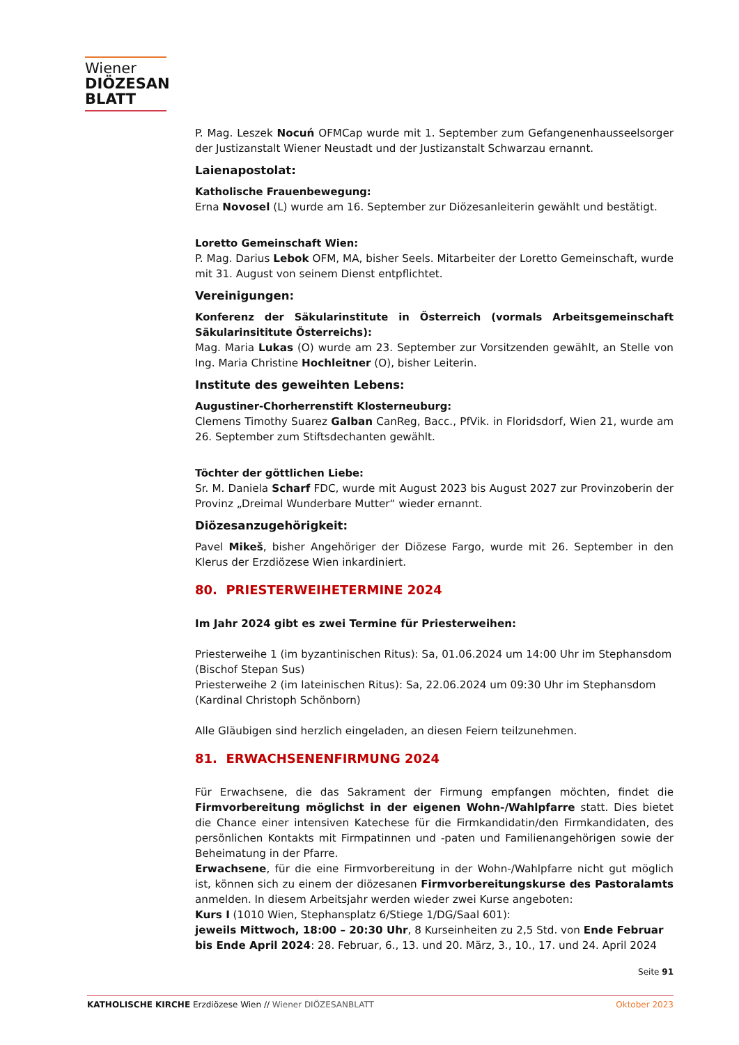Wiener
DIÖZESAN
BLATT
P. Mag. Leszek Nocuń OFMCap wurde mit 1. September zum Gefangenenhausseelsorger der Justizanstalt Wiener Neustadt und der Justizanstalt Schwarzau ernannt.
Laienapostolat:
Katholische Frauenbewegung:
Erna Novosel (L) wurde am 16. September zur Diözesanleiterin gewählt und bestätigt.
Loretto Gemeinschaft Wien:
P. Mag. Darius Lebok OFM, MA, bisher Seels. Mitarbeiter der Loretto Gemeinschaft, wurde mit 31. August von seinem Dienst entpflichtet.
Vereinigungen:
Konferenz der Säkularinstitute in Österreich (vormals Arbeitsgemeinschaft Säkularinsititute Österreichs):
Mag. Maria Lukas (O) wurde am 23. September zur Vorsitzenden gewählt, an Stelle von Ing. Maria Christine Hochleitner (O), bisher Leiterin.
Institute des geweihten Lebens:
Augustiner-Chorherrenstift Klosterneuburg:
Clemens Timothy Suarez Galban CanReg, Bacc., PfVik. in Floridsdorf, Wien 21, wurde am 26. September zum Stiftsdechanten gewählt.
Töchter der göttlichen Liebe:
Sr. M. Daniela Scharf FDC, wurde mit August 2023 bis August 2027 zur Provinzoberin der Provinz „Dreimal Wunderbare Mutter“ wieder ernannt.
Diözesanzugehörigkeit:
Pavel Mikeš, bisher Angehöriger der Diözese Fargo, wurde mit 26. September in den Klerus der Erzdiözese Wien inkardiniert.
80. PRIESTERWEIHETERMINE 2024
Im Jahr 2024 gibt es zwei Termine für Priesterweihen:
Priesterweihe 1 (im byzantinischen Ritus): Sa, 01.06.2024 um 14:00 Uhr im Stephansdom
(Bischof Stepan Sus)
Priesterweihe 2 (im lateinischen Ritus): Sa, 22.06.2024 um 09:30 Uhr im Stephansdom
(Kardinal Christoph Schönborn)
Alle Gläubigen sind herzlich eingeladen, an diesen Feiern teilzunehmen.
81. ERWACHSENENFIRMUNG 2024
Für Erwachsene, die das Sakrament der Firmung empfangen möchten, findet die Firmvorbereitung möglichst in der eigenen Wohn-/Wahlpfarre statt. Dies bietet die Chance einer intensiven Katechese für die Firmkandidatin/den Firmkandidaten, des persönlichen Kontakts mit Firmpatinnen und -paten und Familienangehörigen sowie der Beheimatung in der Pfarre.
Erwachsene, für die eine Firmvorbereitung in der Wohn-/Wahlpfarre nicht gut möglich ist, können sich zu einem der diözesanen Firmvorbereitungskurse des Pastoralamts anmelden. In diesem Arbeitsjahr werden wieder zwei Kurse angeboten:
Kurs I (1010 Wien, Stephansplatz 6/Stiege 1/DG/Saal 601):
jeweils Mittwoch, 18:00 – 20:30 Uhr, 8 Kurseinheiten zu 2,5 Std. von Ende Februar bis Ende April 2024: 28. Februar, 6., 13. und 20. März, 3., 10., 17. und 24. April 2024
Seite 91
KATHOLISCHE KIRCHE Erzdiözese Wien // Wiener DIÖZESANBLATT Oktober 2023